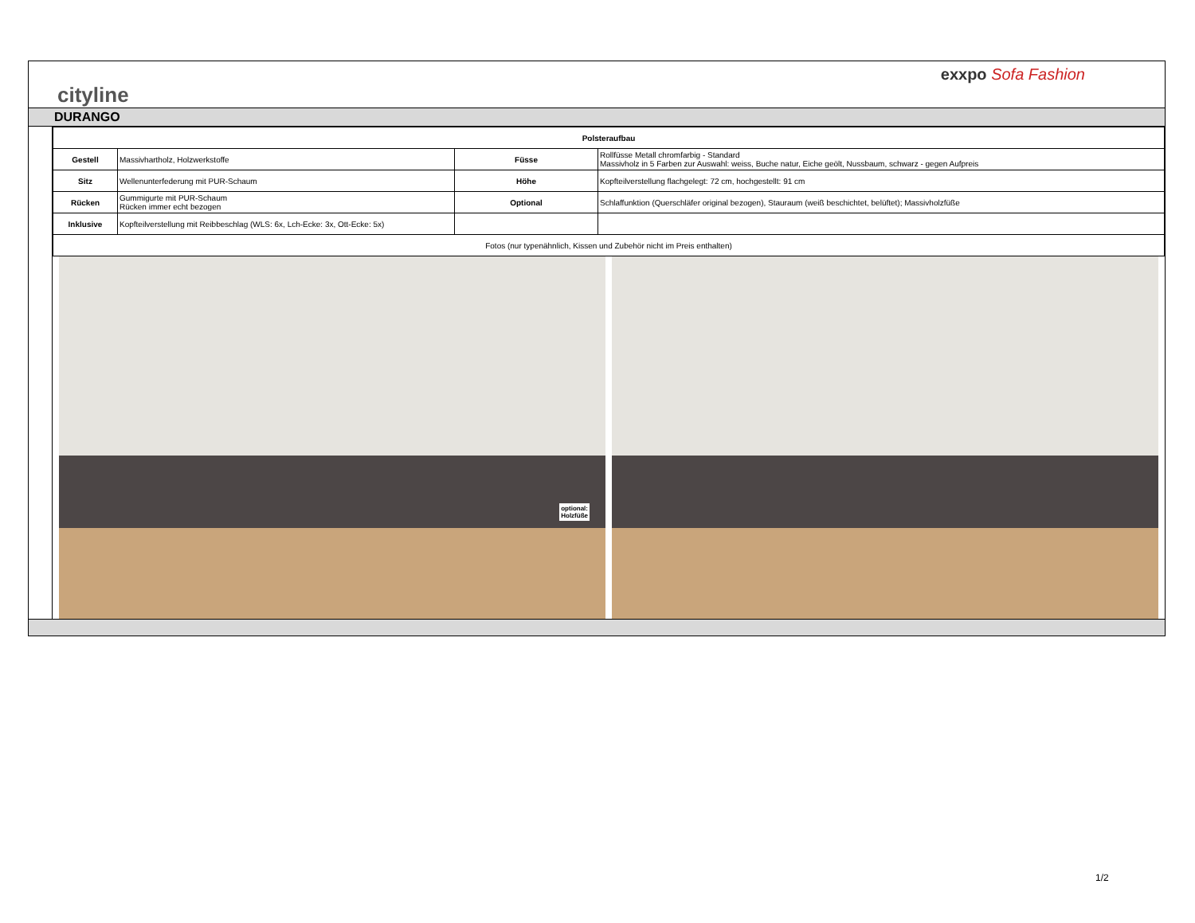cityline
exxpo Sofa Fashion
DURANGO
| Polsteraufbau | | | |
| --- | --- | --- | --- |
| Gestell | Massivhartholz, Holzwerkstoffe | Füsse | Rollfüsse Metall chromfarbig - Standard Massivholz in 5 Farben zur Auswahl: weiss, Buche natur, Eiche geölt, Nussbaum, schwarz - gegen Aufpreis |
| Sitz | Wellenunterfederung mit PUR-Schaum | Höhe | Kopfteilverstellung flachgelegt: 72 cm, hochgestellt: 91 cm |
| Rücken | Gummigurte mit PUR-Schaum Rücken immer echt bezogen | Optional | Schlaffunktion (Querschläfer original bezogen), Stauraum (weiß beschichtet, belüftet); Massivholzfüße |
| Inklusive | Kopfteilverstellung mit Reibbeschlag (WLS: 6x, Lch-Ecke: 3x, Ott-Ecke: 5x) | | |
| Fotos (nur typenähnlich, Kissen und Zubehör nicht im Preis enthalten) | | | |
optional:
Holzfüße
1/2